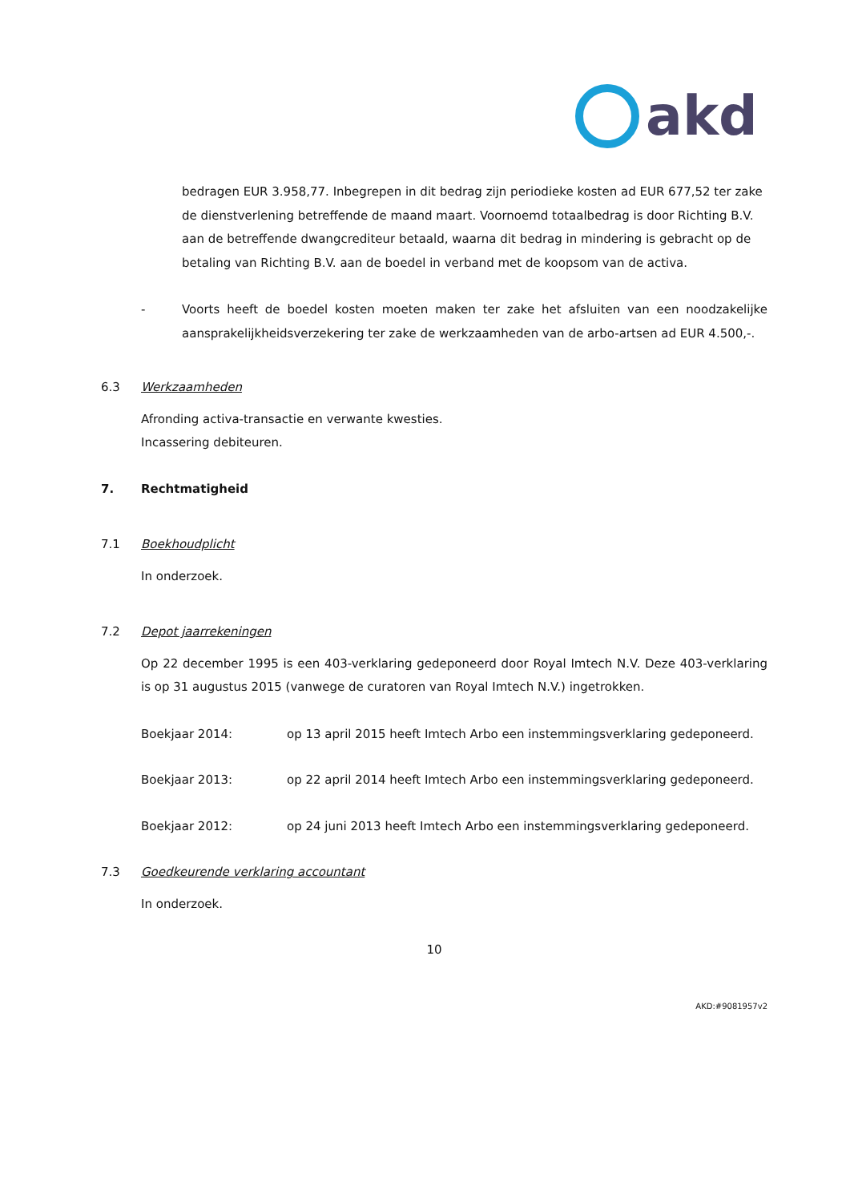akd
bedragen EUR 3.958,77. Inbegrepen in dit bedrag zijn periodieke kosten ad EUR 677,52 ter zake de dienstverlening betreffende de maand maart. Voornoemd totaalbedrag is door Richting B.V. aan de betreffende dwangcrediteur betaald, waarna dit bedrag in mindering is gebracht op de betaling van Richting B.V. aan de boedel in verband met de koopsom van de activa.
- Voorts heeft de boedel kosten moeten maken ter zake het afsluiten van een noodzakelijke aansprakelijkheidsverzekering ter zake de werkzaamheden van de arbo-artsen ad EUR 4.500,-.
6.3 Werkzaamheden
Afronding activa-transactie en verwante kwesties.
Incassering debiteuren.
7. Rechtmatigheid
7.1 Boekhoudplicht
In onderzoek.
7.2 Depot jaarrekeningen
Op 22 december 1995 is een 403-verklaring gedeponeerd door Royal Imtech N.V. Deze 403-verklaring is op 31 augustus 2015 (vanwege de curatoren van Royal Imtech N.V.) ingetrokken.
Boekjaar 2014: op 13 april 2015 heeft Imtech Arbo een instemmingsverklaring gedeponeerd.
Boekjaar 2013: op 22 april 2014 heeft Imtech Arbo een instemmingsverklaring gedeponeerd.
Boekjaar 2012: op 24 juni 2013 heeft Imtech Arbo een instemmingsverklaring gedeponeerd.
7.3 Goedkeurende verklaring accountant
In onderzoek.
10
AKD:#9081957v2